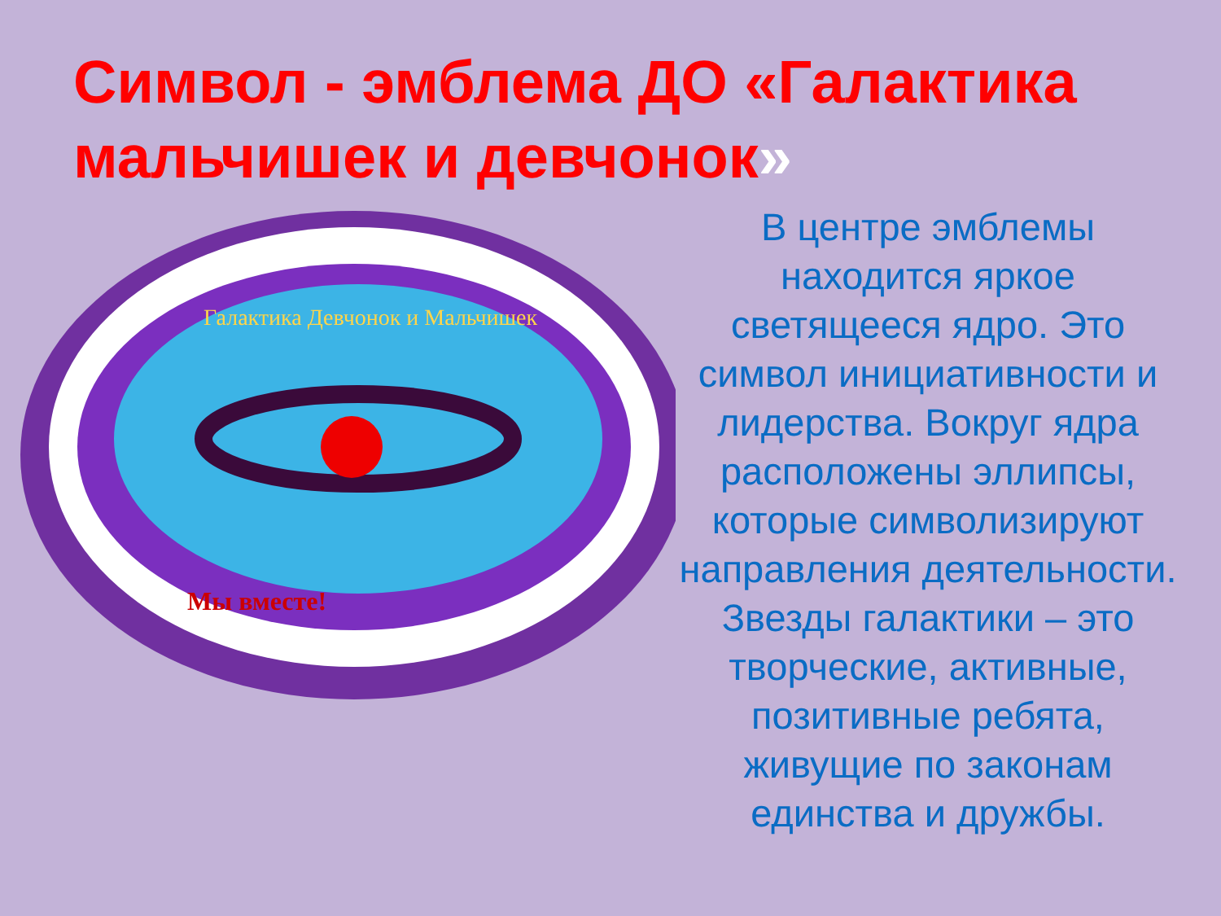Символ - эмблема ДО «Галактика мальчишек и девчонок»
Галактика Девчонок и Мальчишек
Мы вместе!
В центре эмблемы находится яркое светящееся ядро. Это символ инициативности и лидерства. Вокруг ядра расположены эллипсы, которые символизируют направления деятельности. Звезды галактики – это творческие, активные, позитивные ребята, живущие по законам единства и дружбы.